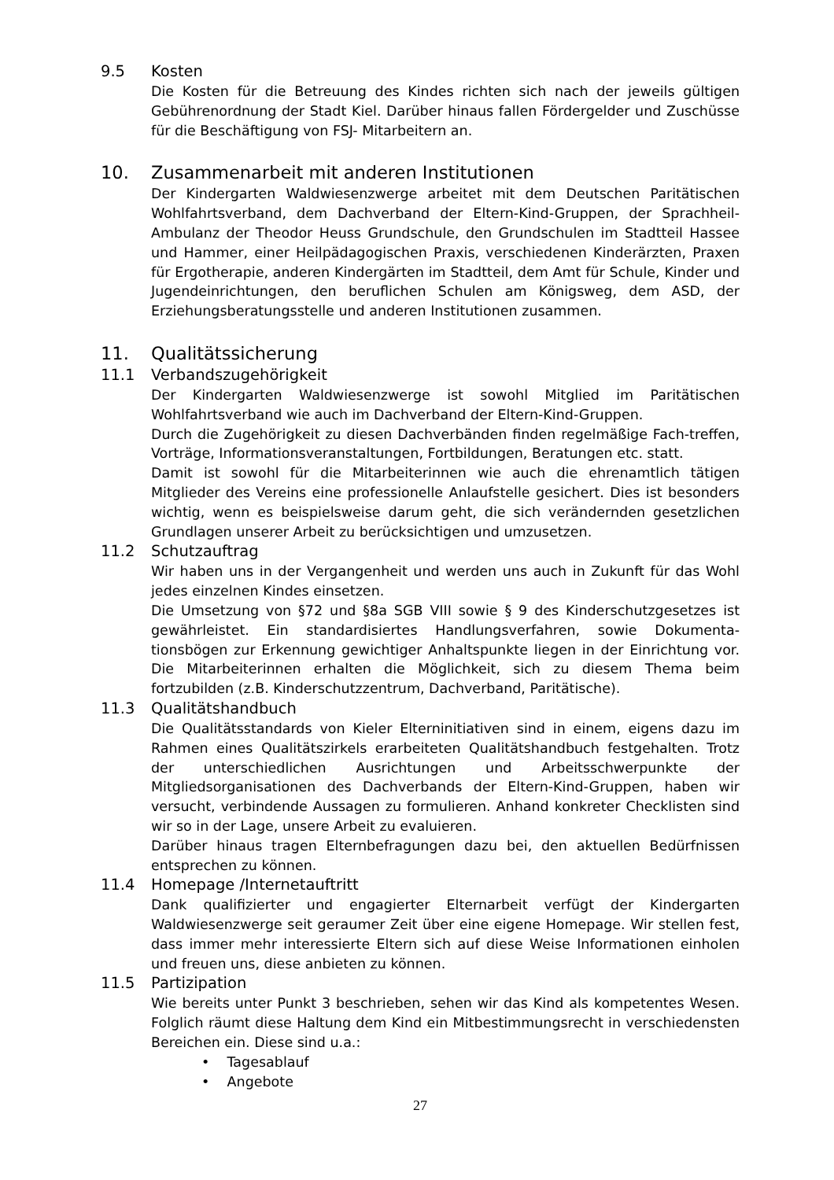9.5 Kosten
Die Kosten für die Betreuung des Kindes richten sich nach der jeweils gültigen Gebührenordnung der Stadt Kiel. Darüber hinaus fallen Fördergelder und Zuschüsse für die Beschäftigung von FSJ- Mitarbeitern an.
10. Zusammenarbeit mit anderen Institutionen
Der Kindergarten Waldwiesenzwerge arbeitet mit dem Deutschen Paritätischen Wohlfahrtsverband, dem Dachverband der Eltern-Kind-Gruppen, der Sprachheil-Ambulanz der Theodor Heuss Grundschule, den Grundschulen im Stadtteil Hassee und Hammer, einer Heilpädagogischen Praxis, verschiedenen Kinderärzten, Praxen für Ergotherapie, anderen Kindergärten im Stadtteil, dem Amt für Schule, Kinder und Jugendeinrichtungen, den beruflichen Schulen am Königsweg, dem ASD, der Erziehungsberatungsstelle und anderen Institutionen zusammen.
11. Qualitätssicherung
11.1 Verbandszugehörigkeit
Der Kindergarten Waldwiesenzwerge ist sowohl Mitglied im Paritätischen Wohlfahrtsverband wie auch im Dachverband der Eltern-Kind-Gruppen.
Durch die Zugehörigkeit zu diesen Dachverbänden finden regelmäßige Fach-treffen, Vorträge, Informationsveranstaltungen, Fortbildungen, Beratungen etc. statt.
Damit ist sowohl für die Mitarbeiterinnen wie auch die ehrenamtlich tätigen Mitglieder des Vereins eine professionelle Anlaufstelle gesichert. Dies ist besonders wichtig, wenn es beispielsweise darum geht, die sich verändernden gesetzlichen Grundlagen unserer Arbeit zu berücksichtigen und umzusetzen.
11.2 Schutzauftrag
Wir haben uns in der Vergangenheit und werden uns auch in Zukunft für das Wohl jedes einzelnen Kindes einsetzen.
Die Umsetzung von §72 und §8a SGB VIII sowie § 9 des Kinderschutzgesetzes ist gewährleistet. Ein standardisiertes Handlungsverfahren, sowie Dokumenta-tionsbögen zur Erkennung gewichtiger Anhaltspunkte liegen in der Einrichtung vor. Die Mitarbeiterinnen erhalten die Möglichkeit, sich zu diesem Thema beim fortzubilden (z.B. Kinderschutzzentrum, Dachverband, Paritätische).
11.3 Qualitätshandbuch
Die Qualitätsstandards von Kieler Elterninitiativen sind in einem, eigens dazu im Rahmen eines Qualitätszirkels erarbeiteten Qualitätshandbuch festgehalten. Trotz der unterschiedlichen Ausrichtungen und Arbeitsschwerpunkte der Mitgliedsorganisationen des Dachverbands der Eltern-Kind-Gruppen, haben wir versucht, verbindende Aussagen zu formulieren. Anhand konkreter Checklisten sind wir so in der Lage, unsere Arbeit zu evaluieren.
Darüber hinaus tragen Elternbefragungen dazu bei, den aktuellen Bedürfnissen entsprechen zu können.
11.4 Homepage /Internetauftritt
Dank qualifizierter und engagierter Elternarbeit verfügt der Kindergarten Waldwiesenzwerge seit geraumer Zeit über eine eigene Homepage. Wir stellen fest, dass immer mehr interessierte Eltern sich auf diese Weise Informationen einholen und freuen uns, diese anbieten zu können.
11.5 Partizipation
Wie bereits unter Punkt 3 beschrieben, sehen wir das Kind als kompetentes Wesen. Folglich räumt diese Haltung dem Kind ein Mitbestimmungsrecht in verschiedensten Bereichen ein. Diese sind u.a.:
• Tagesablauf
• Angebote
27